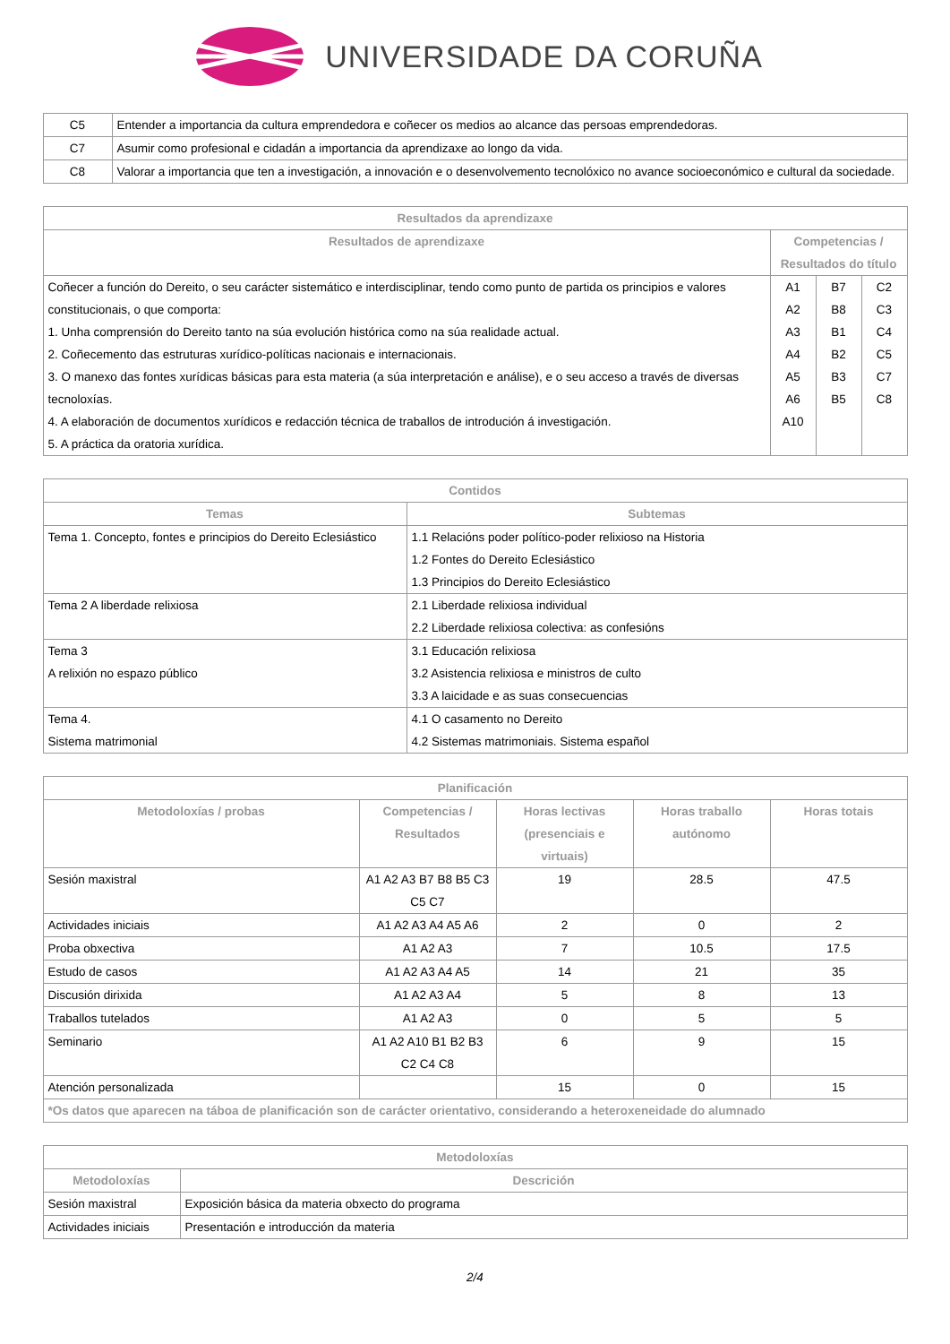UNIVERSIDADE DA CORUÑA
| C5 | Entender a importancia da cultura emprendedora e coñecer os medios ao alcance das persoas emprendedoras. |
| C7 | Asumir como profesional e cidadán a importancia da aprendizaxe ao longo da vida. |
| C8 | Valorar a importancia que ten a investigación, a innovación e o desenvolvemento tecnolóxico no avance socioeconómico e cultural da sociedade. |
| Resultados da aprendizaxe | | | |
| --- | --- | --- | --- |
| Resultados de aprendizaxe | Competencias / Resultados do título | | |
| Coñecer a función do Dereito, o seu carácter sistemático e interdisciplinar, tendo como punto de partida os principios e valores constitucionais, o que comporta: 1. Unha comprensión do Dereito tanto na súa evolución histórica como na súa realidade actual. 2. Coñecemento das estruturas xurídico-políticas nacionais e internacionais. 3. O manexo das fontes xurídicas básicas para esta materia (a súa interpretación e análise), e o seu acceso a través de diversas tecnoloxías. 4. A elaboración de documentos xurídicos e redacción técnica de traballos de introdución á investigación. 5. A práctica da oratoria xurídica. | A1 A2 A3 A4 A5 A6 A10 | B7 B8 B1 B2 B3 B5 | C2 C3 C4 C5 C7 C8 |
| Contidos | |
| --- | --- |
| Temas | Subtemas |
| Tema 1. Concepto, fontes e principios do Dereito Eclesiástico | 1.1 Relacións poder político-poder relixioso na Historia 1.2 Fontes do Dereito Eclesiástico 1.3 Principios do Dereito Eclesiástico |
| Tema 2 A liberdade relixiosa | 2.1 Liberdade relixiosa individual 2.2 Liberdade relixiosa colectiva: as confesións |
| Tema 3 A relixión no espazo público | 3.1 Educación relixiosa 3.2 Asistencia relixiosa e ministros de culto 3.3 A laicidade e as suas consecuencias |
| Tema 4. Sistema matrimonial | 4.1 O casamento no Dereito 4.2 Sistemas matrimoniais. Sistema español |
| Planificación | | | | |
| --- | --- | --- | --- | --- |
| Metodoloxías / probas | Competencias / Resultados | Horas lectivas (presenciais e virtuais) | Horas traballo autónomo | Horas totais |
| Sesión maxistral | A1 A2 A3 B7 B8 B5 C3 C5 C7 | 19 | 28.5 | 47.5 |
| Actividades iniciais | A1 A2 A3 A4 A5 A6 | 2 | 0 | 2 |
| Proba obxectiva | A1 A2 A3 | 7 | 10.5 | 17.5 |
| Estudo de casos | A1 A2 A3 A4 A5 | 14 | 21 | 35 |
| Discusión dirixida | A1 A2 A3 A4 | 5 | 8 | 13 |
| Traballos tutelados | A1 A2 A3 | 0 | 5 | 5 |
| Seminario | A1 A2 A10 B1 B2 B3 C2 C4 C8 | 6 | 9 | 15 |
| Atención personalizada | | 15 | 0 | 15 |
| *Os datos que aparecen na táboa de planificación son de carácter orientativo, considerando a heteroxeneidade do alumnado | | | | |
| Metodoloxías | |
| --- | --- |
| Metodoloxías | Descrición |
| Sesión maxistral | Exposición básica da materia obxecto do programa |
| Actividades iniciais | Presentación e introducción da materia |
2/4